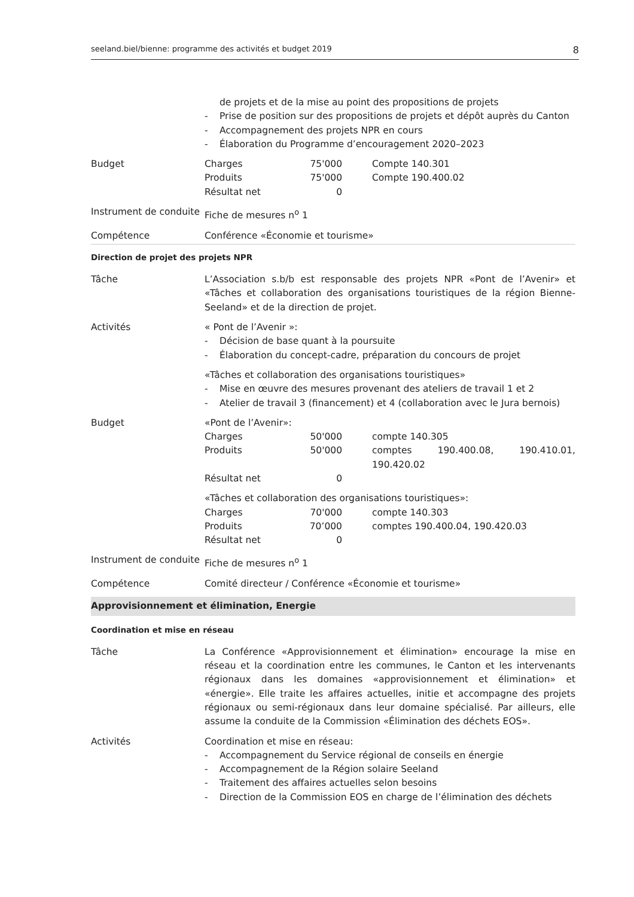seeland.biel/bienne: programme des activités et budget 2019 8
de projets et de la mise au point des propositions de projets
- Prise de position sur des propositions de projets et dépôt auprès du Canton
- Accompagnement des projets NPR en cours
- Élaboration du Programme d’encouragement 2020–2023
Budget Charges 75'000 Compte 140.301 Produits 75'000 Compte 190.400.02 Résultat net 0
Instrument de conduite
Fiche de mesures n<sup>o</sup> 1
Compétence Conférence «Économie et tourisme»
Direction de projet des projets NPR
Tâche L’Association s.b/b est responsable des projets NPR «Pont de l’Avenir» et «Tâches et collaboration des organisations touristiques de la région Bienne-Seeland» et de la direction de projet.
Activités « Pont de l’Avenir »:
- Décision de base quant à la poursuite
- Élaboration du concept-cadre, préparation du concours de projet
«Tâches et collaboration des organisations touristiques»
- Mise en œuvre des mesures provenant des ateliers de travail 1 et 2
- Atelier de travail 3 (financement) et 4 (collaboration avec le Jura bernois)
Budget «Pont de l’Avenir»:
Charges 50'000 compte 140.305 Produits 50'000 comptes 190.400.08, 190.410.01, 190.420.02 Résultat net 0
«Tâches et collaboration des organisations touristiques»:
Charges 70'000 compte 140.303 Produits 70’000 comptes 190.400.04, 190.420.03 Résultat net 0
Instrument de conduite
Fiche de mesures n<sup>o</sup> 1
Compétence Comité directeur / Conférence «Économie et tourisme»
Approvisionnement et élimination, Energie
Coordination et mise en réseau
Tâche La Conférence «Approvisionnement et élimination» encourage la mise en réseau et la coordination entre les communes, le Canton et les intervenants régionaux dans les domaines «approvisionnement et élimination» et «énergie». Elle traite les affaires actuelles, initie et accompagne des projets régionaux ou semi-régionaux dans leur domaine spécialisé. Par ailleurs, elle assume la conduite de la Commission «Élimination des déchets EOS».
Activités Coordination et mise en réseau:
- Accompagnement du Service régional de conseils en énergie
- Accompagnement de la Région solaire Seeland
- Traitement des affaires actuelles selon besoins
- Direction de la Commission EOS en charge de l’élimination des déchets